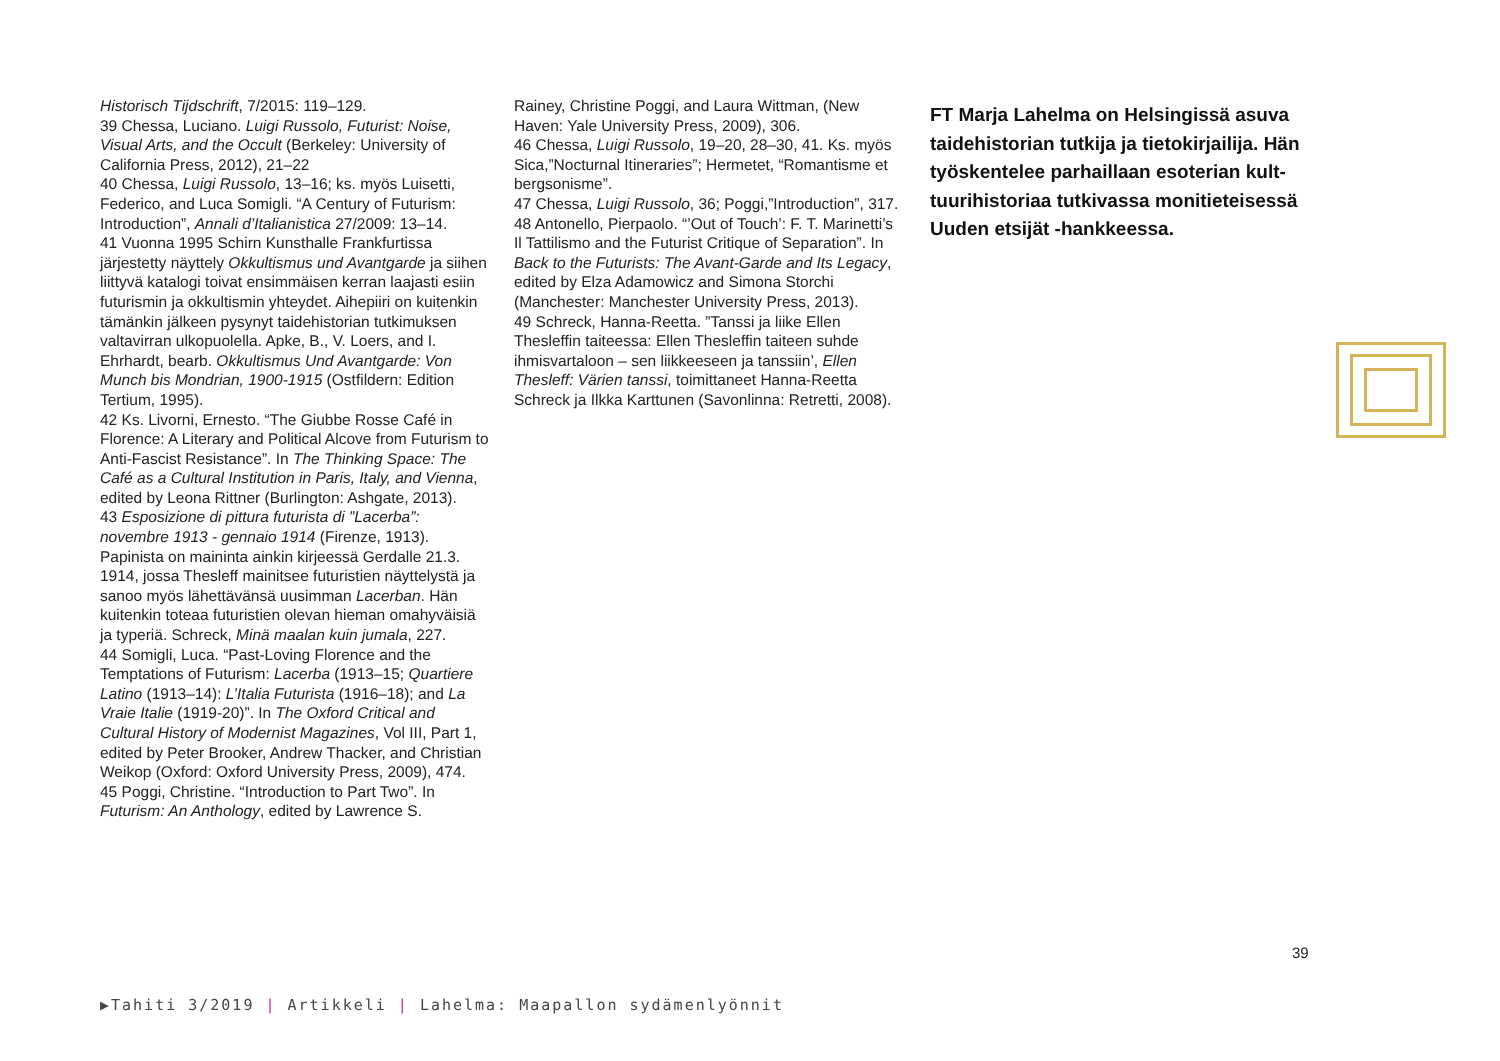Historisch Tijdschrift, 7/2015: 119–129.
39 Chessa, Luciano. Luigi Russolo, Futurist: Noise, Visual Arts, and the Occult (Berkeley: University of California Press, 2012), 21–22
40 Chessa, Luigi Russolo, 13–16; ks. myös Luisetti, Federico, and Luca Somigli. “A Century of Futurism: Introduction”, Annali d’Italianistica 27/2009: 13–14.
41 Vuonna 1995 Schirn Kunsthalle Frankfurtissa järjestetty näyttely Okkultismus und Avantgarde ja siihen liittyvä katalogi toivat ensimmäisen kerran laajasti esiin futurismin ja okkultismin yhteydet. Aihepiiri on kuitenkin tämänkin jälkeen pysynyt taidehistorian tutkimuksen valtavirran ulkopuolella. Apke, B., V. Loers, and I. Ehrhardt, bearb. Okkultismus Und Avantgarde: Von Munch bis Mondrian, 1900-1915 (Ostfildern: Edition Tertium, 1995).
42 Ks. Livorni, Ernesto. “The Giubbe Rosse Café in Florence: A Literary and Political Alcove from Futurism to Anti-Fascist Resistance”. In The Thinking Space: The Café as a Cultural Institution in Paris, Italy, and Vienna, edited by Leona Rittner (Burlington: Ashgate, 2013).
43 Esposizione di pittura futurista di ”Lacerba”: novembre 1913 - gennaio 1914 (Firenze, 1913). Papinista on maininta ainkin kirjeessä Gerdalle 21.3. 1914, jossa Thesleff mainitsee futuristien näyttelystä ja sanoo myös lähettävänsä uusimman Lacerban. Hän kuitenkin toteaa futuristien olevan hieman omahyväisiä ja typeriä. Schreck, Minä maalan kuin jumala, 227.
44 Somigli, Luca. “Past-Loving Florence and the Temptations of Futurism: Lacerba (1913–15; Quartiere Latino (1913–14): L’Italia Futurista (1916–18); and La Vraie Italie (1919-20)”. In The Oxford Critical and Cultural History of Modernist Magazines, Vol III, Part 1, edited by Peter Brooker, Andrew Thacker, and Christian Weikop (Oxford: Oxford University Press, 2009), 474.
45 Poggi, Christine. “Introduction to Part Two”. In Futurism: An Anthology, edited by Lawrence S.
Rainey, Christine Poggi, and Laura Wittman, (New Haven: Yale University Press, 2009), 306.
46 Chessa, Luigi Russolo, 19–20, 28–30, 41. Ks. myös Sica,”Nocturnal Itineraries”; Hermetet, “Romantisme et bergsonisme”.
47 Chessa, Luigi Russolo, 36; Poggi,”Introduction”, 317.
48 Antonello, Pierpaolo. “’Out of Touch’: F. T. Marinetti’s Il Tattilismo and the Futurist Critique of Separation”. In Back to the Futurists: The Avant-Garde and Its Legacy, edited by Elza Adamowicz and Simona Storchi (Manchester: Manchester University Press, 2013).
49 Schreck, Hanna-Reetta. ”Tanssi ja liike Ellen Thesleffin taiteessa: Ellen Thesleffin taiteen suhde ihmisvartaloon – sen liikkeeseen ja tanssiin’, Ellen Thesleff: Värien tanssi, toimittaneet Hanna-Reetta Schreck ja Ilkka Karttunen (Savonlinna: Retretti, 2008).
FT Marja Lahelma on Helsingissä asuva taidehistorian tutkija ja tietokirjailija. Hän työskentelee parhaillaan esoterian kult­tuurihistoriaa tutkivassa monitieteisessä Uuden etsijät -hankkeessa.
39
▶Tahiti 3/2019 | Artikkeli | Lahelma: Maapallon sydämenlyönnit